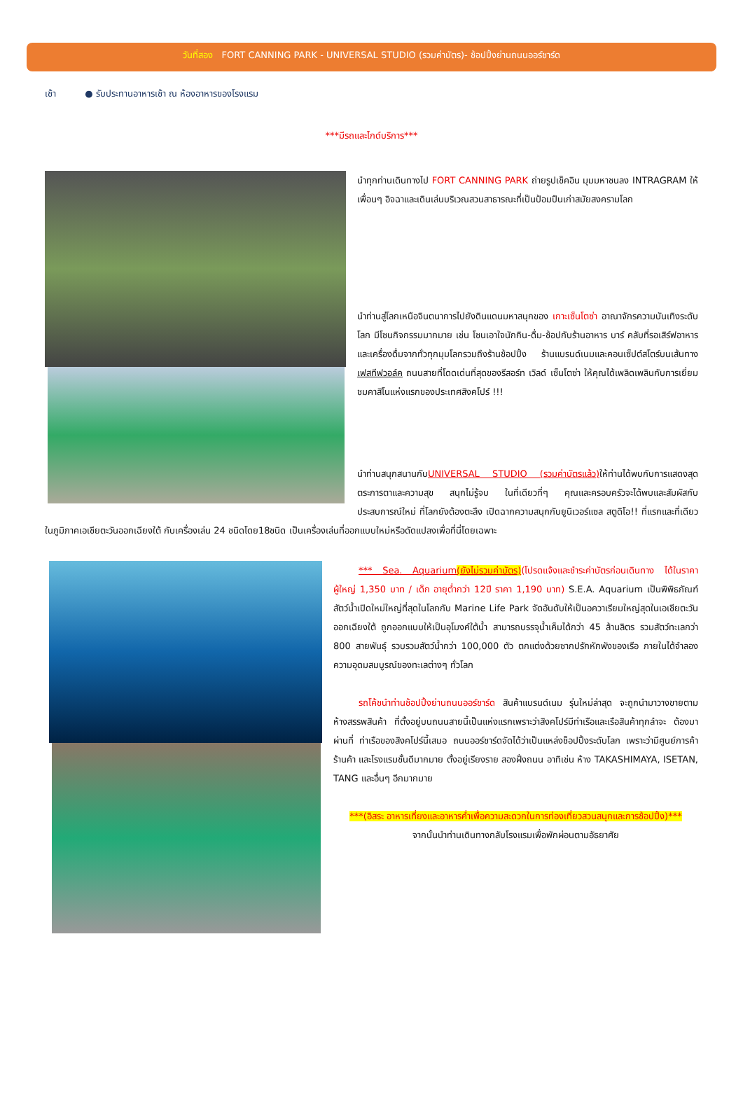วันที่สอง FORT CANNING PARK - UNIVERSAL STUDIO (รวมค่าบัตร)- ช้อปปิ้งย่านถนนออร์ชาร์ด
เช้า ● รับประทานอาหารเช้า ณ ห้องอาหารของโรงแรม
***มีรถและไกด์บริการ***
นำทุกท่านเดินทางไป FORT CANNING PARK ถ่ายรูปเช็คอิน มุมมหาชนลง INTRAGRAM ให้เพื่อนๆ อิจฉาและเดินเล่นบริเวณสวนสาธารณะที่เป็นป้อมปืนเก่าสมัยสงครามโลก
นำท่านสู่โลกเหนือจินตนาการไปยังดินแดนมหาสนุกของ เกาะเซ็นโตซ่า อาณาจักรความบันเทิงระดับโลก มีโซนกิจกรรมมากมาย เช่น โซนเอาใจนักกิน-ดื่ม-ช้อปกับร้านอาหาร บาร์ คลับที่รอเสิร์ฟอาหารและเครื่องดื่มจากทั่วทุกมุมโลกรวมถึงร้านช้อปปิ้ง ร้านแบรนด์เนมและคอนเซ็ปต์สโตร์บนเส้นทางเฟสทีฟวอล์ค ถนนสายที่โดดเด่นที่สุดของรีสอร์ท เวิลด์ เซ็นโตซ่า ให้คุณได้เพลิดเพลินกับการเยี่ยมชมคาสิโนแห่งแรกของประเทศสิงคโปร์ !!!
นำท่านสนุกสนานกับUNIVERSAL STUDIO (รวมค่าบัตรแล้ว) ให้ท่านได้พบกับการแสดงสุดตระการตาและความสุข สนุกไม่รู้จบ ในที่เดียวที่ๆ คุณและครอบครัวจะได้พบและสัมผัสกับประสบการณ์ใหม่ ที่โลกยังต้องตะลึง เปิดฉากความสนุกกับยูนิเวอร์แซล สตูดิโอ!! ที่แรกและที่เดียวในภูมิภาคเอเชียตะวันออกเฉียงใต้ กับเครื่องเล่น 24 ชนิดโดย18ชนิด เป็นเครื่องเล่นที่ออกแบบใหม่หรือดัดแปลงเพื่อที่นี่โดยเฉพาะ
*** Sea. Aquarium(ยังไม่รวมค่าบัตร)(โปรดแจ้งและชำระค่าบัตรก่อนเดินทาง ได้ในราคา ผู้ใหญ่ 1,350 บาท / เด็ก อายุต่ำกว่า 12ปี ราคา 1,190 บาท) S.E.A. Aquarium เป็นพิพิธภัณฑ์สัตว์น้ำเปิดใหม่ใหญ่ที่สุดในโลกกับ Marine Life Park จัดอันดับให้เป็นอควาเรียมใหญ่สุดในเอเชียตะวันออกเฉียงใต้ ถูกออกแบบให้เป็นอุโมงค์ใต้น้ำ สามารถบรรจุน้ำเค็มได้กว่า 45 ล้านลิตร รวมสัตว์ทะเลกว่า 800 สายพันธุ์ รวบรวมสัตว์น้ำกว่า 100,000 ตัว ตกแต่งด้วยซากปรักหักพังของเรือ ภายในได้จำลองความอุดมสมบูรณ์ของทะเลต่างๆ ทั่วโลก
รถโค้ชนำท่านช้อปปิ้งย่านถนนออร์ชาร์ด สินค้าแบรนด์เนม รุ่นใหม่ล่าสุด จะถูกนำมาวางขายตามห้างสรรพสินค้า ที่ตั้งอยู่บนถนนสายนี้เป็นแห่งแรกเพราะว่าสิงคโปร์มีท่าเรือและเรือสินค้าทุกลำจะ ต้องมาผ่านที่ ท่าเรือของสิงคโปร์นี้เสมอ ถนนออร์ชาร์ดจัดได้ว่าเป็นแหล่งช็อปปิ้งระดับโลก เพราะว่ามีศูนย์การค้า ร้านค้า และโรงแรมชั้นดีมากมาย ตั้งอยู่เรียงราย สองฝั่งถนน อาทิเช่น ห้าง TAKASHIMAYA, ISETAN, TANG และอื่นๆ อีกมากมาย
***(อิสระ อาหารเที่ยงและอาหารค่ำเพื่อความสะดวกในการท่องเที่ยวสวนสนุกและการช้อปปิ้ง)***
จากนั้นนำท่านเดินทางกลับโรงแรมเพื่อพักผ่อนตามอัธยาศัย